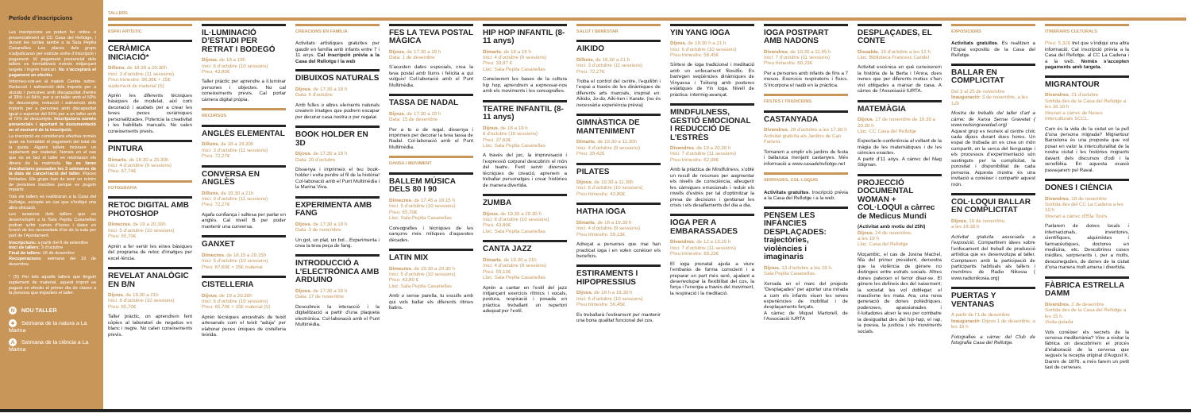Període d’inscripcions
Les inscripcions es poden fer online o presencialment al CC Casa del Rellotge, i durant les tardes també a la Sala Pepita Casanelles. Les places dels grups s’adjudicaran per estricte ordre d’inscripció i pagament. El pagament presencial dels tallers es formalitzarà només mitjançant targeta i ingrés bancari. No s’acceptarà el pagament en efectiu.
Informeu-vos-en al mateix Centre sobre: Reducció i subvenció dels imports per a aturats i persones amb discapacitat d’entre el 33% i el 64%, per a un taller amb el 50% de descompte; reducció i subvenció dels imports per a persones amb discapacitat igual o superior del 65% per a un taller amb el 75% de descompte. Inscripcions només presencials i aportant la documentació en el moment de la inscripció.
La inscripció es considerarà efectiva només quan es formalitzi el pagament del total de la quota. Alguns tallers inclouen un suplement per material. Només en el cas que no es faci el taller es retornaran els diners de la matrícula. No es faran devolucions passades les 3 setmanes de la data de cancel·lació del taller. Places limitades. Els grups han de tenir un mínim de persones inscrites perquè es puguin impartir.
Tots els tallers es realitzaran a la Casa del Rellotge, excepte en cas que s’indiqui una altra ubicació.
Les sessions dels tallers que es desenvolupin a la Sala Pepita Casanellas podran sofrir canvis d’hores i dates en funció de les necessitats d’ús de la sala per part de l’Ajuntament.
Inscripcions: a partir del 6 de setembre
Inici de tallers: 3 d’octubre
Final de tallers: 16 de desembre
Recuperacions: setmana del 19 de desembre.
* (S) Per tots aquells tallers que tinguin suplement de material, aquest import es pagarà en efectiu el primer dia de classe a la persona que imparteix el taller.
N NOU TALLER
♣ Setmana de la natura a La Marina
A Setmana de la ciència a La Marina
TALLERS
ESPAI ARTÍSTIC
CERÀMICA INICIACIÓ*
Dilluns, de 18.30 a 20.30h
Inici: 3 d’octubre (11 sessions)
Preu trimestre: 96,36€ + 25€ suplement de material (S)
Aprèn les diferents tècniques bàsiques de modelat, així com decoració i acabats per a crear les teves peces ceràmiques personalitzades. Potencia la creativitat i les habilitats manuals. No calen coneixements previs.
PINTURA
Dimarts, de 18.30 a 20.30h
Inici: 4 d’octubre (9 sessions)
Preu: 67,74€
FOTOGRAFIA
RETOC DIGITAL AMB PHOTOSHOP
Dimecres, de 19 a 20.30h
Inici: 5 d’octubre (10 sessions)
Preu: 65,70€
Aprèn a fer servir les eines bàsiques del programa de retoc d’imatges per excel·lència.
REVELAT ANALÒGIC EN B/N
Dijous, de 19.30 a 21h
Inici: 6 d’octubre (10 sessions)
Preu: 65,70€
Taller pràctic, on aprendrem fent còpies al laboratori de negatius en blanc i negre. No calen coneixements previs.
IL·LUMINACIÓ D’ESTUDI PER RETRAT I BODEGÓ
Dijous, de 18 a 19h
Inici: 6 d’octubre (10 sessions)
Preu: 43,80€
Taller pràctic per aprendre a il.luminar persones i objectes. No cal coneixements previs. Cal portar càmera digital pròpia.
RECURSOS
ANGLÈS ELEMENTAL
Dilluns, de 18 a 19.30h
Inici: 3 d’octubre (11 sessions)
Preu: 72,27€
CONVERSA EN ANGLÈS
Dilluns, de 19.30 a 21h
Inici: 3 d’octubre (11 sessions)
Preu: 72,27€
Agafa confiança i soltesa per parlar en anglès. Cal nivell B per poder mantenir una conversa.
GANXET
Dimecres, de 18.15 a 20.15h
Inici: 5 d’octubre (10 sessions)
Preu: 87,60€ + 15€ material
CISTELLERIA
Dijous, de 19 a 20.30h
Inici: 6 d’octubre (10 sessions)
Preu: 65,70€ + 15€ material (S)
Aprèn tècniques ancestrals de teixit artesanals com el teixit “aduja” per elaborar peces úniques de cistelleria teixida.
CREACIONS EN FAMÍLIA
Activitats artístiques gratuïtes per gaudir en família amb infants entre 7 i 11 anys. Cal inscripció prèvia a la Casa del Rellotge i la web
DIBUIXOS NATURALS
Dijous, de 17.30 a 19 h
Data: 6 d’octubre
Amb fulles o altres elements naturals crearem imatges que podrem escapar per decorar casa nostra o per regalar.
BOOK HOLDER EN 3D
Dijous, de 17.30 a 19 h
Data: 20 d’octubre
Dissenya i imprimeix el teu book-holder i evita perdre el fil de la història! Col·laboració amb el Punt Multimèdia i la Marina Viva.
EXPERIMENTA AMB FANG
Dijous, de 17.30 a 19 h
Data: 3 de novembre
Un got, un plat, un bol…Experimenta i crea la teva peça de fang.
INTRODUCCIÓ A L’ELECTRÒNICA AMB ARDUINO
Dijous, de 17.30 a 19 h
Data: 17 de novembre
Descobreix la interacció i la digitalització a partir d’una plaqueta electrònica. Col·laboració amb el Punt Multimèdia.
FES LA TEVA POSTAL MÀGICA
Dijous, de 17.30 a 19 h
Data: 1 de desembre
S’acosten dates especials, crea la teva postal amb llums i felicita a qui vulguis! Col·laboració amb el Punt Multimèdia.
TASSA DE NADAL
Dijous, de 17.30 a 19 h
Data: 15 de desembre
Per a tu o de regal, dissenya i imprimeix per decorar la teva tassa de Nadal. Col·laboració amb el Punt Multimèdia.
DANSA I MOVIMENT
BALLEM MÚSICA DELS 80 I 90
Dimecres, de 17.45 a 19.15 h
Inici: 5 d’octubre (10 sessions)
Preu: 65,70€
Lloc: Sala Pepita Casanellas
Coreografies i tècniques de les cançons més mítiques d’aquestes dècades.
LATIN MIX
Dimecres, de 19.30 a 20.30 h
Inici: 5 d’octubre (10 sessions)
Preu: 43,80 €
Lloc: Sala Pepita Casanellas
Amb o sense parella, tu esculls amb qui vols ballar els diferents ritmes llatins.
HIP HOP INFANTIL (8-11 anys)
Dimarts, de 18 a 19 h
Inici: 4 d’octubre (9 sessions)
Preu: 33,87 €
Lloc: Sala Pepita Casanellas
Coneixerem les bases de la cultura hip hop, aprendrem a expressar-nos amb els moviments i les coreografies.
TEATRE INFANTIL (8-11 anys)
Dijous, de 18 a 19 h
6 d’octubre (10 sessions)
Preu: 37,63€
Lloc: Sala Pepita Casanellas
A través del joc, la improvisació i l’expressió corporal descobrim el món del teatre. Fent servir diverses tècniques de creació, aprenem a treballar personatges i crear històries de manera divertida.
ZUMBA
Dijous, de 19.30 a 20.30 h
Inici: 6 d’octubre (10 sessions)
Preu: 43,80€
Lloc: Sala Pepita Casanellas
CANTA JAZZ
Dimarts, de 19.30 a 21h
Inici: 4 d’octubre (9 sessions)
Preu: 59,13€
Lloc: Sala Pepita Casanellas
Aprèn a cantar en l’estil del jazz mitjançant exercicis rítmics i vocals, postura, respiració i posada en pràctica treballant un repertori adequat per l’estil.
SALUT I BENESTAR
AIKIDO
Dilluns, de 19.30 a 21 h
Inici: 3 d’octubre (11 sessions)
Preu: 72,27€
Troba el control del centre, l’equilibri i l’espai a través de les dinàmiques de diferents arts marcials, inspirat en: Aikido, Jo-do, Aiki-ken i Karate. (no és necessària experiència prèvia)
GIMNÀSTICA DE MANTENIMENT
Dimarts, de 10.30 a 11.30h
Inici: 4 d’octubre (9 sessions)
Preu: 39,42€
PILATES
Dijous, de 10.30 a 11.30h
Inici: 6 d’octubre (10 sessions)
Preu trimestre: 43,80€
HATHA IOGA
Dimarts, de 18 a 19.30 h
Inici: 4 d’octubre (9 sessions)
Preu trimestre: 59,13€
Adreçat a persones que mai han practicat ioga i en volen conèixer els beneficis.
ESTIRAMENTS I HIPOPRESSIUS
Dijous, de 18 h a 19.30 h
Inici: 6 d’octubre (10 sessions)
Preu trimestre: 56,45€
Es treballarà l’estirament per mantenir una bona qualitat funcional del cos.
YIN YANG IOGA
Dijous, de 19.30 h a 21 h
Inici: 6 d’octubre (10 sessions)
Preu trimestre: 56,45€
Síntesi de ioga tradicional i meditació amb un enfocament filosòfic. Es barregen seqüències dinàmiques de Vinyassa i Txikung amb postures estàtiques de Yin Ioga. Nivell de pràctica: intermig-avançat.
MINDFULNESS, GESTIÓ EMOCIONAL I REDUCCIÓ DE L’ESTRÈS
Divendres, de 19 a 20.30 h
Inici: 7 d’octubre (11 sessions)
Preu trimestre: 62,08€
Amb la pràctica de Mindfulness, s’obtè un recull de recursos per augmentar els nivells de consciència, alleugerir les càrregues emocionals i reduir els nivells d’estrès per tal d’optimitzar la presa de decisions i gestionar les crisis i els desafiaments del dia a dia.
IOGA PER A EMBARASSADES
Divendres, de 12 a 13.15 h
Inici: 7 d’octubre (11 sessions)
Preu trimestre: 60,23€
El ioga prenatal ajuda a viure l’embaràs de forma conscient i a preparar un part més serè, ajudant a desenvolupar la flexibilitat del cos, la força i l’energia a través del moviment, la respiració i la meditació.
IOGA POSTPART AMB NADONS
Divendres, de 10.30 a 11.45 h
Inici: 7 d’octubre (11 sessions)
Preu trimestre: 60,23€
Per a persones amb infants de fins a 7 mesos. Exercicis respiratoris i físics. S’incorpora el nadó en la pràctica.
FESTES I TRADICIONS
CASTANYADA
Divendres, 28 d’octubre a les 17.30 h
Activitat gratuïta als Jardins de Can Farrero.
Tornarem a omplir els jardins de festa i ballaruca menjant castanyes. Més informació a www.casadelrellotge.net
XERRADES, COL·LOQUIS
Activitats gratuïtes. Inscripció prèvia a la Casa del Rellotge i a la web.
PENSEM LES INFÀNCIES DESPLAÇADES: trajectòries, violències i imaginaris
Dijous, 13 d’octubre a les 19 h.
Sala Pepita Casanellas.
Xerrada en el marc del projecte “Desplaçades” per aportar una mirada a com els infants viuen les seves experiències de mobilitat i de desplaçaments forçats.
A càrrec de Miquel Martorell, de l’Associació IURTA
DESPLAÇADES, EL CONTE
Dissabte, 15 d’octubre a les 12 h
Lloc: Biblioteca Francesc Candel
Activitat escènica en què coneixerem la història de la Berta i l’Anna, dues nenes que per diferents motius s’han vist obligades a marxar de casa. A càrrec de l’Associació IURTA.
MATEMÀGIA
Dijous, 17 de novembre de 19.30 a 20.30 h
Lloc: CC Casa del Rellotge
Espectacle-conferència al voltant de la màgia de les matemàtiques i de les ciències exactes.
A partir d’11 anys. A càrrec del Mag Stigman.
PROJECCIÓ DOCUMENTAL WOMAN + COL·LOQUI a càrrec de Medicus Mundi
(Activitat amb motiu del 25N)
Dijous, 24 de novembre,
a les 19 h
Lloc: Casa del Rellotge
Moçambic, el cas de Josina Machel, filla del primer president, demostra que la violència de gènere no distingeix entre estrats socials. Altres dones pateixen el terror disar-se. El gènere les defineix des del naixement; la societat les vol doblegar; el masclisme les mata. Ara, una nova generació de dones polièdriques, poderoses, apassionades i il·luitadores alcen la veu per combatre la desigualtat des del hip-hop, el rap, la poesia, la justícia i els moviments socials.
EXPOSICIONS
Activitats gratuïtes. Es realitzen a l’Espai expositiu de la Casa del Rellotge
BALLAR EN COMPLICITAT
Del 3 al 25 de novembre
Inauguració: 3 de novembre, a les 12h
Mostra de treballs del taller d’art a càrrec de Xarxa Sense Gravetat ( www.redsingravedad.org)
Aquest grup es reuneix al centre cívic cada dijous durant dues hores. Un espai de trobada on es crea un món compartit, on la cerca del llenguatge i els processos d’experimentació són sostinguts per la complicitat, la porositat i disponibilitat de cada persona. Aquesta mostra és una invitació a conèixer i compartir aquest món.
COL·LOQUI BALLAR EN COMPLICITAT
Dijous, 10 de novembre,
a les 18:30 h
Activitat gratuïta associada a l’exposició. Compartirem idees sobre l’enfocament del treball de producció artística que es desenvolupa al taller. Comptarem amb la participació de participants habituals als tallers i membres de Radio Nikosia ( www.radionikosia.org)
PUERTAS Y VENTANAS
A partir de l’1 de desembre
Inauguració: Dijous 1 de desembre, a les 19 h
Fotografies a càrrec del Club de fotografia Casa del Rellotge.
ITINERARIS CULTURALS
Preu: 5,32€ tret que s’indiqui una altra informació. Cal inscripció prèvia a la Casa del Rellotge, al CC La Cadena i a la web. Només s’accepten pagaments amb targeta.
MIGRANTOUR
Divendres, 21 d’octubre
Sortida des de la Casa del Rellotge a les 16.10 h
Itinerari a càrrec de Nexes Interculturals SCCL.
Com és la vida de la ciutat en la pell d’una persona migrada? Migrantour Barcelona és una proposta que vol posar en valor la interculturalitat de la nostra ciutat i les històries migrants davant dels discursos d’odi i la xenofòbia. En aquesta ocasió passejarem pel Raval.
DONES I CIÈNCIA
Divendres, 18 de novembre
Sortida des del CC La Cadena a les 10 h
Itinerari a càrrec d’Ella Tours
Parlarem de dones locals i internacionals, inventores, científiques, alquimistes i farmacèutiques, doctores en medicina, etc. Descobrireu coses inèdites, sorprenents i, per a molts, desconegudes, de dones de la ciutat d’una manera molt amena i divertida.
FÀBRICA ESTRELLA DAMM
Divendres, 2 de desembre
Sortida des de la Casa del Rellotge a les 15 h.
Visita guiada
Vols conèixer els secrets de la cervesa mediterrània? Vine a visitar la fàbrica on descobrirem el procés d’elaboració de la cervesa que segueix la recepta original d’August K. Damm de 1876. a més farem un petit tast de cerveses.